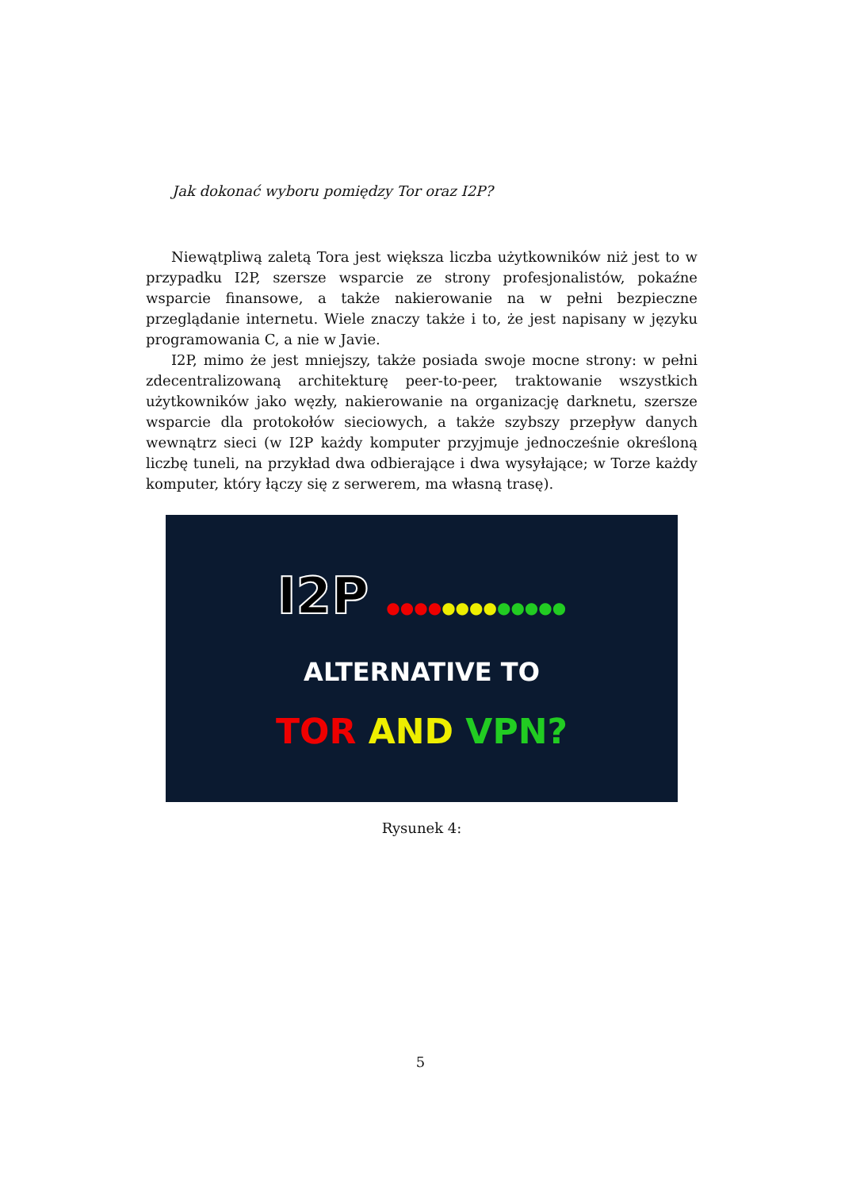Jak dokonać wyboru pomiędzy Tor oraz I2P?
Niewątpliwą zaletą Tora jest większa liczba użytkowników niż jest to w przypadku I2P, szersze wsparcie ze strony profesjonalistów, pokaźne wsparcie finansowe, a także nakierowanie na w pełni bezpieczne przeglądanie internetu. Wiele znaczy także i to, że jest napisany w języku programowania C, a nie w Javie.
I2P, mimo że jest mniejszy, także posiada swoje mocne strony: w pełni zdecentralizowaną architekturę peer-to-peer, traktowanie wszystkich użytkowników jako węzły, nakierowanie na organizację darknetu, szersze wsparcie dla protokołów sieciowych, a także szybszy przepływ danych wewnątrz sieci (w I2P każdy komputer przyjmuje jednocześnie określoną liczbę tuneli, na przykład dwa odbierające i dwa wysyłające; w Torze każdy komputer, który łączy się z serwerem, ma własną trasę).
I2P ●●●●●●●●●●●●●
ALTERNATIVE TO
TOR AND VPN?
Rysunek 4:
5